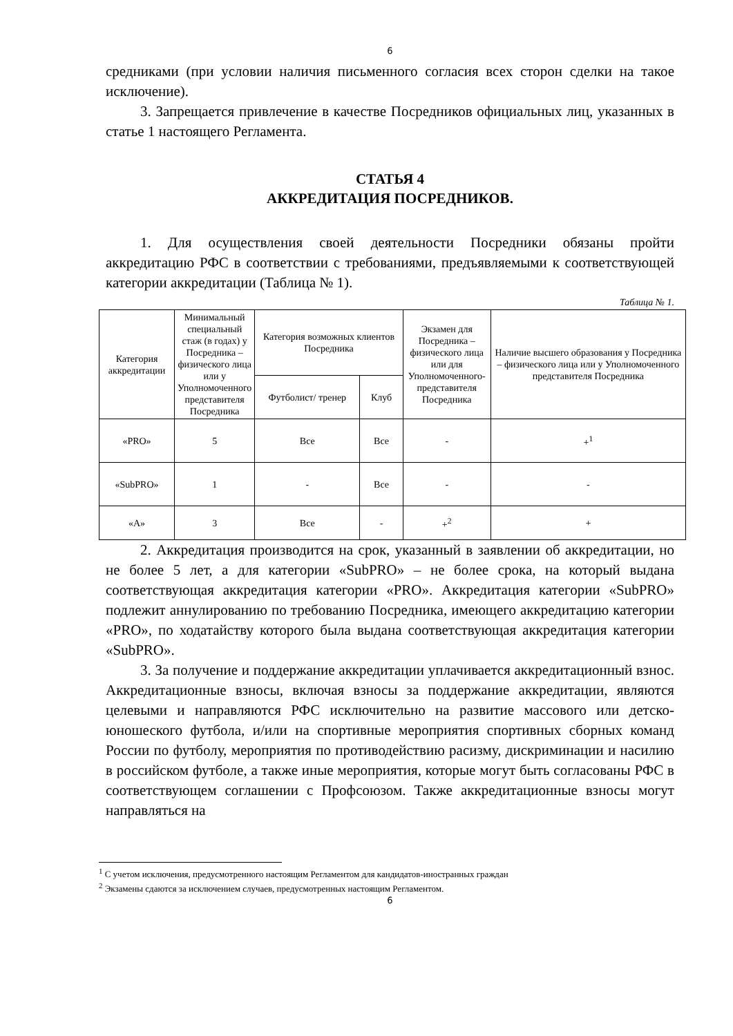6
средниками (при условии наличия письменного согласия всех сторон сделки на такое исключение).
3. Запрещается привлечение в качестве Посредников официальных лиц, указанных в статье 1 настоящего Регламента.
СТАТЬЯ 4
АККРЕДИТАЦИЯ ПОСРЕДНИКОВ.
1. Для осуществления своей деятельности Посредники обязаны пройти аккредитацию РФС в соответствии с требованиями, предъявляемыми к соответствующей категории аккредитации (Таблица № 1).
Таблица № 1.
| Категория аккредитации | Минимальный специальный стаж (в годах) у Посредника – физического лица или у Уполномоченного представителя Посредника | Категория возможных клиентов Посредника | | Экзамен для Посредника – физического лица или для Уполномоченного-представителя Посредника | Наличие высшего образования у Посредника – физического лица или у Уполномоченного представителя Посредника |
| | | Футболист/ тренер | Клуб | | |
| «PRO» | 5 | Все | Все | - | +<sup>1</sup> |
| «SubPRO» | 1 | - | Все | - | - |
| «А» | 3 | Все | - | +<sup>2</sup> | + |
2. Аккредитация производится на срок, указанный в заявлении об аккредитации, но не более 5 лет, а для категории «SubPRO» – не более срока, на который выдана соответствующая аккредитация категории «PRO». Аккредитация категории «SubPRO» подлежит аннулированию по требованию Посредника, имеющего аккредитацию категории «PRO», по ходатайству которого была выдана соответствующая аккредитация категории «SubPRO».
3. За получение и поддержание аккредитации уплачивается аккредитационный взнос. Аккредитационные взносы, включая взносы за поддержание аккредитации, являются целевыми и направляются РФС исключительно на развитие массового или детско-юношеского футбола, и/или на спортивные мероприятия спортивных сборных команд России по футболу, мероприятия по противодействию расизму, дискриминации и насилию в российском футболе, а также иные мероприятия, которые могут быть согласованы РФС в соответствующем соглашении с Профсоюзом. Также аккредитационные взносы могут направляться на
<sup>1</sup> С учетом исключения, предусмотренного настоящим Регламентом для кандидатов-иностранных граждан
<sup>2</sup> Экзамены сдаются за исключением случаев, предусмотренных настоящим Регламентом.
6